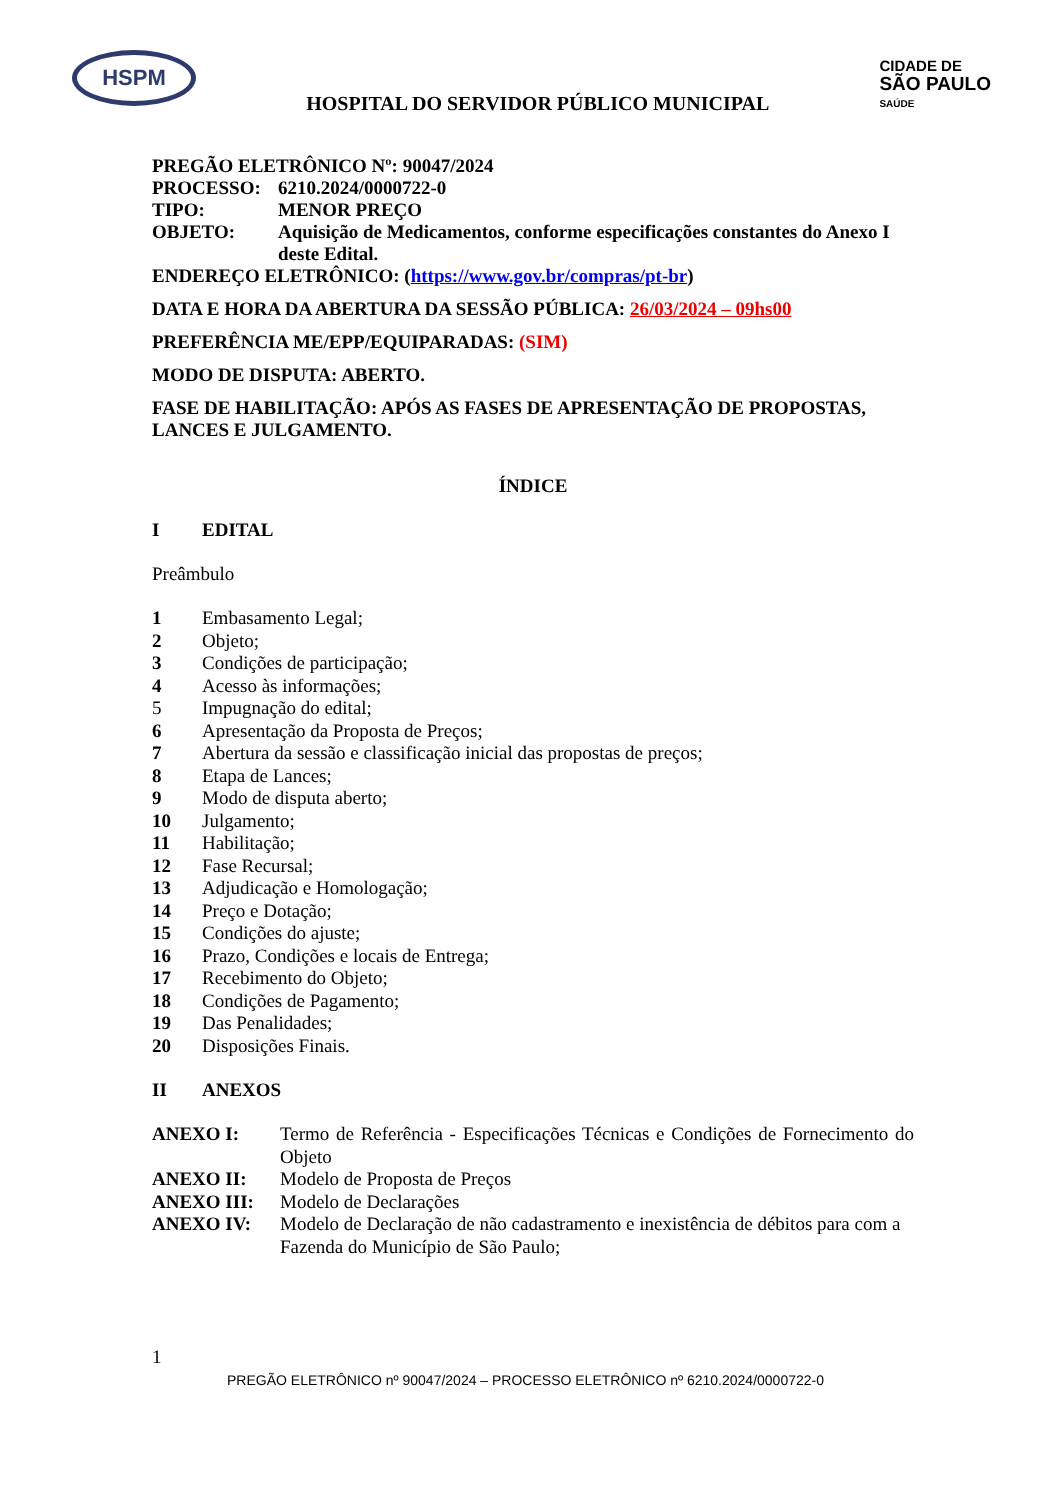HSPM
HOSPITAL DO SERVIDOR PÚBLICO MUNICIPAL
CIDADE DE
SÃO PAULO
SAÚDE
PREGÃO ELETRÔNICO Nº: 90047/2024
PROCESSO: 6210.2024/0000722-0
TIPO: MENOR PREÇO
OBJETO: Aquisição de Medicamentos, conforme especificações constantes do Anexo I deste Edital.
ENDEREÇO ELETRÔNICO: (https://www.gov.br/compras/pt-br)
DATA E HORA DA ABERTURA DA SESSÃO PÚBLICA: 26/03/2024 – 09hs00
PREFERÊNCIA ME/EPP/EQUIPARADAS: (SIM)
MODO DE DISPUTA: ABERTO.
FASE DE HABILITAÇÃO: APÓS AS FASES DE APRESENTAÇÃO DE PROPOSTAS, LANCES E JULGAMENTO.
ÍNDICE
I EDITAL
Preâmbulo
1 Embasamento Legal;
2 Objeto;
3 Condições de participação;
4 Acesso às informações;
5 Impugnação do edital;
6 Apresentação da Proposta de Preços;
7 Abertura da sessão e classificação inicial das propostas de preços;
8 Etapa de Lances;
9 Modo de disputa aberto;
10 Julgamento;
11 Habilitação;
12 Fase Recursal;
13 Adjudicação e Homologação;
14 Preço e Dotação;
15 Condições do ajuste;
16 Prazo, Condições e locais de Entrega;
17 Recebimento do Objeto;
18 Condições de Pagamento;
19 Das Penalidades;
20 Disposições Finais.
II ANEXOS
ANEXO I: Termo de Referência - Especificações Técnicas e Condições de Fornecimento do Objeto
ANEXO II: Modelo de Proposta de Preços
ANEXO III: Modelo de Declarações
ANEXO IV: Modelo de Declaração de não cadastramento e inexistência de débitos para com a Fazenda do Município de São Paulo;
1
PREGÃO ELETRÔNICO nº 90047/2024 – PROCESSO ELETRÔNICO nº 6210.2024/0000722-0